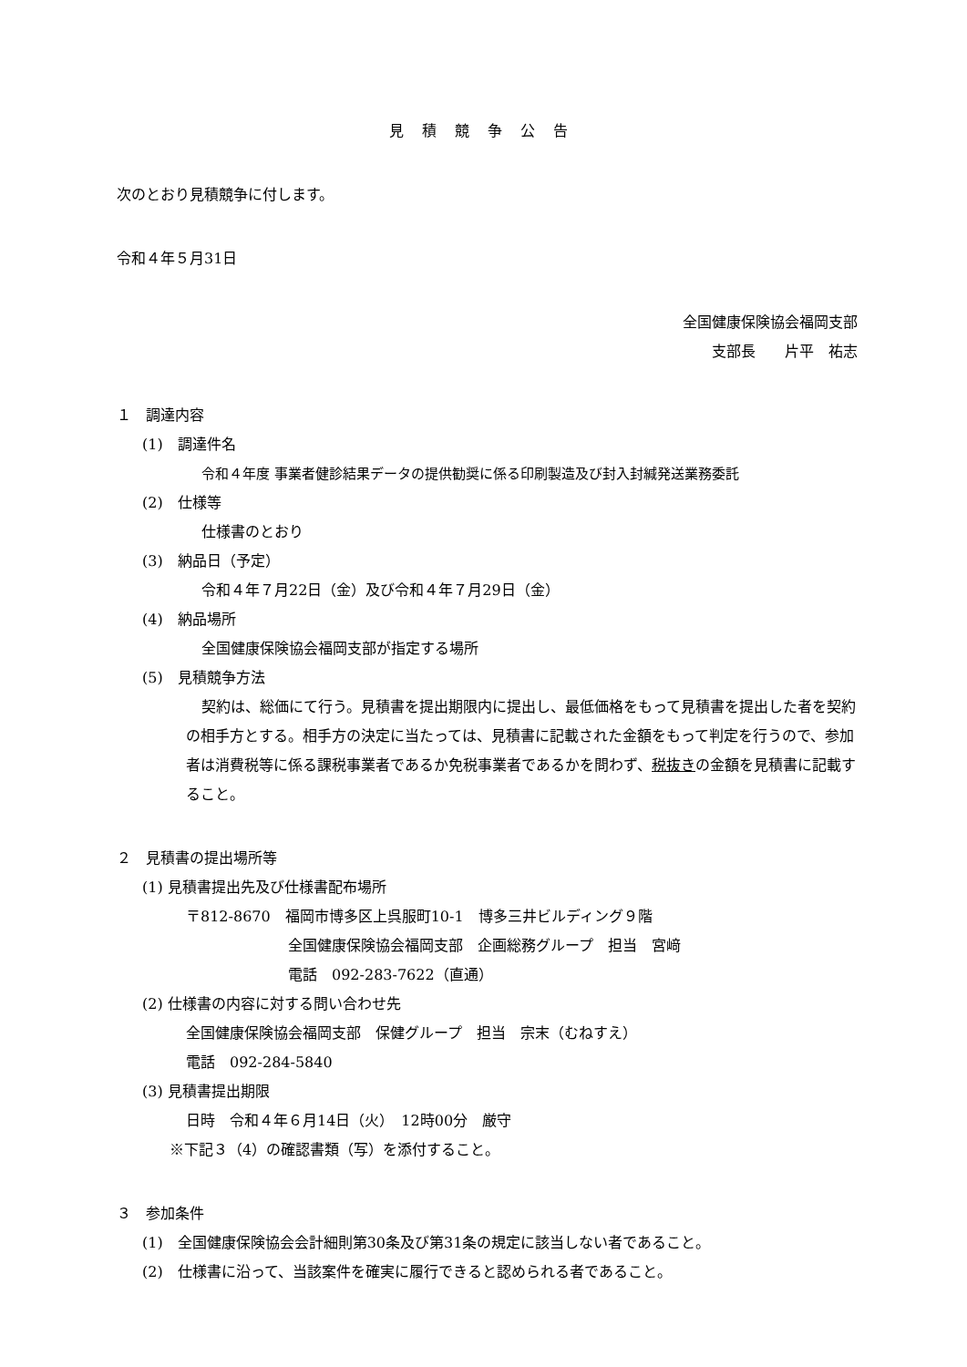見積競争公告
次のとおり見積競争に付します。
令和４年５月31日
全国健康保険協会福岡支部
支部長　　片平　祐志
１　調達内容
(1)　調達件名
令和４年度 事業者健診結果データの提供勧奨に係る印刷製造及び封入封緘発送業務委託
(2)　仕様等
仕様書のとおり
(3)　納品日（予定）
令和４年７月22日（金）及び令和４年７月29日（金）
(4)　納品場所
全国健康保険協会福岡支部が指定する場所
(5)　見積競争方法
契約は、総価にて行う。見積書を提出期限内に提出し、最低価格をもって見積書を提出した者を契約の相手方とする。相手方の決定に当たっては、見積書に記載された金額をもって判定を行うので、参加者は消費税等に係る課税事業者であるか免税事業者であるかを問わず、税抜きの金額を見積書に記載すること。
２　見積書の提出場所等
(1) 見積書提出先及び仕様書配布場所
〒812-8670　福岡市博多区上呉服町10-1　博多三井ビルディング９階
全国健康保険協会福岡支部　企画総務グループ　担当　宮﨑
電話　092-283-7622（直通）
(2) 仕様書の内容に対する問い合わせ先
全国健康保険協会福岡支部　保健グループ　担当　宗末（むねすえ）
電話　092-284-5840
(3) 見積書提出期限
日時　令和４年６月14日（火）　12時00分　厳守
※下記３（4）の確認書類（写）を添付すること。
３　参加条件
(1)　全国健康保険協会会計細則第30条及び第31条の規定に該当しない者であること。
(2)　仕様書に沿って、当該案件を確実に履行できると認められる者であること。